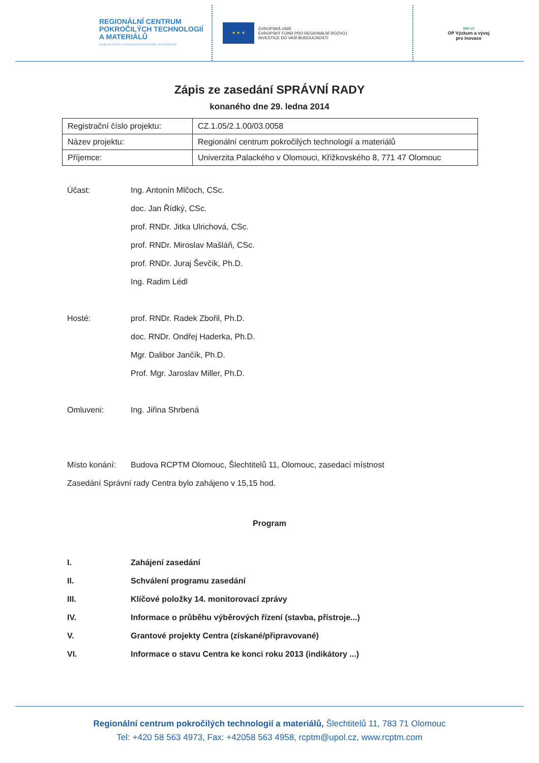REGIONÁLNÍ CENTRUM
POKROČILÝCH TECHNOLOGIÍ
A MATERIÁLŮ
Regional Centre of Advanced Technologies and Materials
★ ★ ★
EVROPSKÁ UNIE
EVROPSKÝ FOND PRO REGIONÁLNÍ ROZVOJ
INVESTICE DO VAŠÍ BUDOUCNOSTI
2007-13
OP Výzkum a vývoj
pro inovace
Zápis ze zasedání SPRÁVNÍ RADY
konaného dne 29. ledna 2014
| Registrační číslo projektu: | CZ.1.05/2.1.00/03.0058 |
| Název projektu: | Regionální centrum pokročilých technologií a materiálů |
| Příjemce: | Univerzita Palackého v Olomouci, Křižkovského 8, 771 47 Olomouc |
Účast: Ing. Antonín Mlčoch, CSc.
doc. Jan Řídký, CSc.
prof. RNDr. Jitka Ulrichová, CSc.
prof. RNDr. Miroslav Mašláň, CSc.
prof. RNDr. Juraj Ševčík, Ph.D.
Ing. Radim Lédl
Hosté: prof. RNDr. Radek Zbořil, Ph.D.
doc. RNDr. Ondřej Haderka, Ph.D.
Mgr. Dalibor Jančík, Ph.D.
Prof. Mgr. Jaroslav Miller, Ph.D.
Omluveni: Ing. Jiřina Shrbená
Místo konání: Budova RCPTM Olomouc, Šlechtitelů 11, Olomouc, zasedací místnost
Zasedání Správní rady Centra bylo zahájeno v 15,15 hod.
Program
I. Zahájení zasedání
II. Schválení programu zasedání
III. Klíčové položky 14. monitorovací zprávy
IV. Informace o průběhu výběrových řízení (stavba, přístroje...)
V. Grantové projekty Centra (získané/připravované)
VI. Informace o stavu Centra ke konci roku 2013 (indikátory ...)
Regionální centrum pokročilých technologií a materiálů, Šlechtitelů 11, 783 71 Olomouc
Tel: +420 58 563 4973, Fax: +42058 563 4958, rcptm@upol.cz, www.rcptm.com